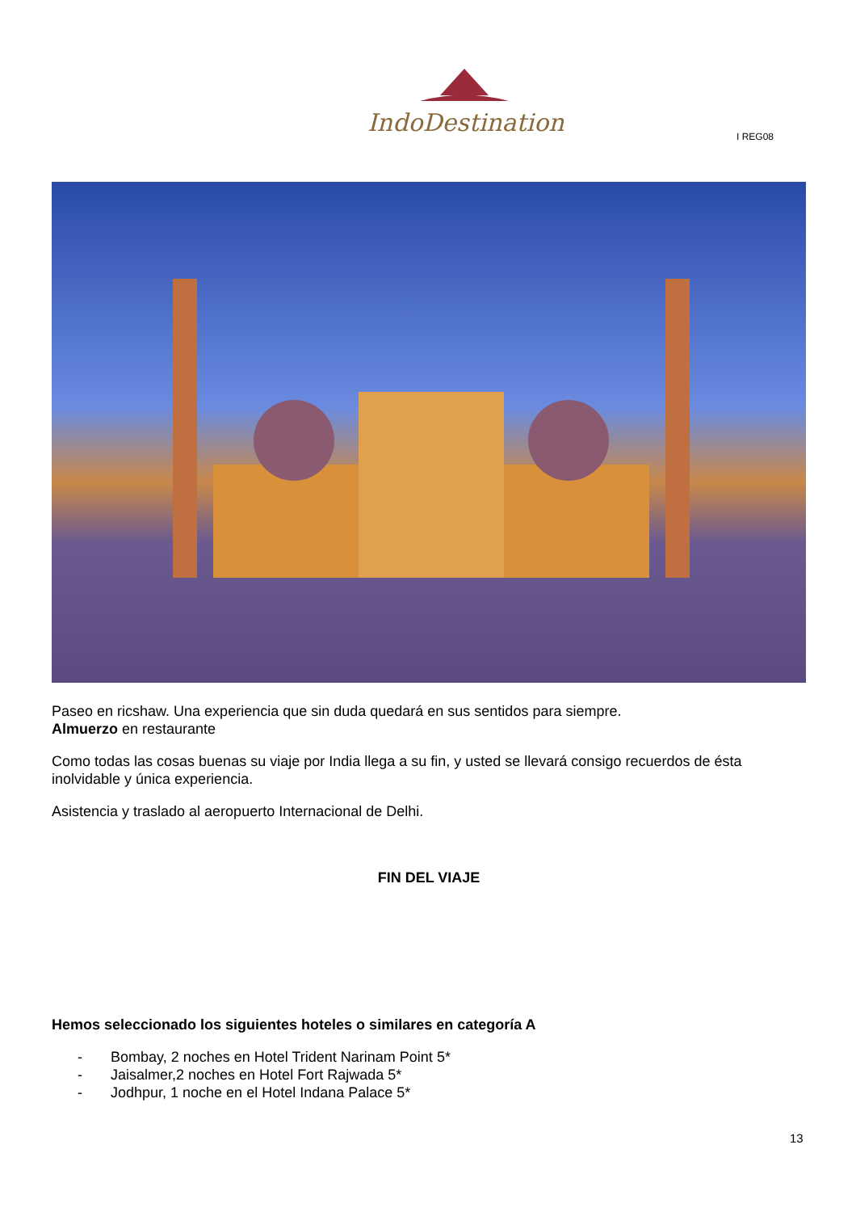IndoDestination
I REG08
Paseo en ricshaw. Una experiencia que sin duda quedará en sus sentidos para siempre.
Almuerzo en restaurante
Como todas las cosas buenas su viaje por India llega a su fin, y usted se llevará consigo recuerdos de ésta inolvidable y única experiencia.
Asistencia y traslado al aeropuerto Internacional de Delhi.
FIN DEL VIAJE
Hemos seleccionado los siguientes hoteles o similares en categoría A
- Bombay, 2 noches en Hotel Trident Narinam Point 5*
- Jaisalmer,2 noches en Hotel Fort Rajwada 5*
- Jodhpur, 1 noche en el Hotel Indana Palace 5*
13